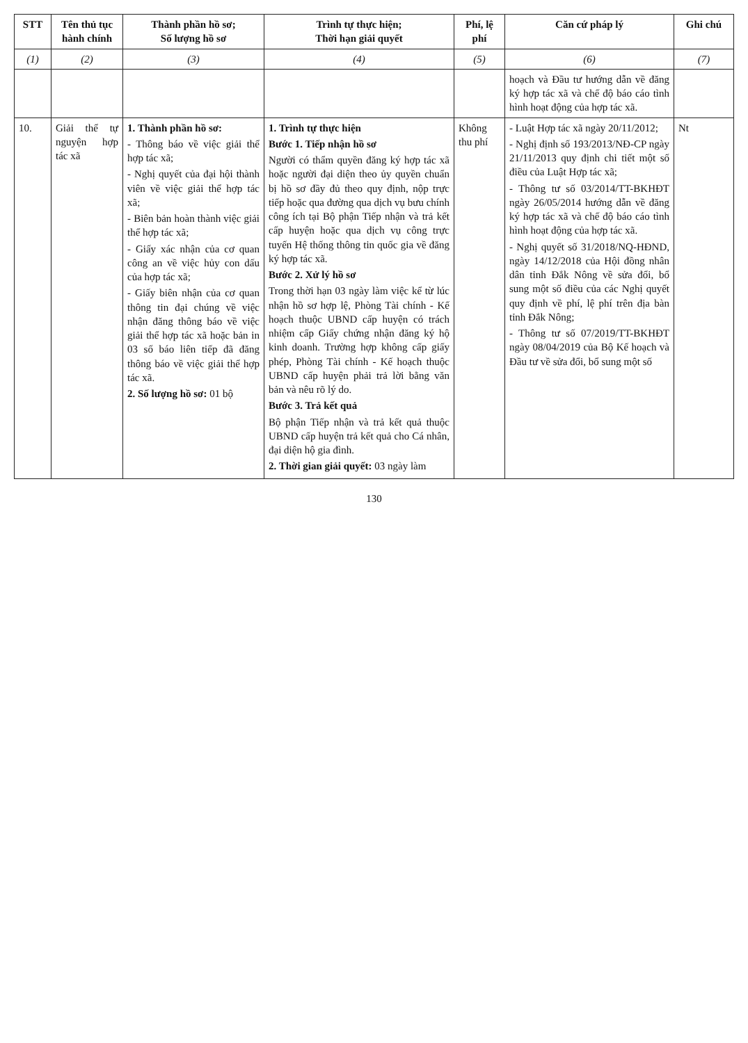| STT | Tên thủ tục hành chính | Thành phần hồ sơ; Số lượng hồ sơ | Trình tự thực hiện; Thời hạn giải quyết | Phí, lệ phí | Căn cứ pháp lý | Ghi chú |
| --- | --- | --- | --- | --- | --- | --- |
| (1) | (2) | (3) | (4) | (5) | (6) | (7) |
| | | | | | hoạch và Đầu tư hướng dẫn về đăng ký hợp tác xã và chế độ báo cáo tình hình hoạt động của hợp tác xã. | |
| 10. | Giải thể tự nguyện hợp tác xã | 1. Thành phần hồ sơ: - Thông báo về việc giải thể hợp tác xã; - Nghị quyết của đại hội thành viên về việc giải thể hợp tác xã; - Biên bản hoàn thành việc giải thể hợp tác xã; - Giấy xác nhận của cơ quan công an về việc hủy con dấu của hợp tác xã; - Giấy biên nhận của cơ quan thông tin đại chúng về việc nhận đăng thông báo về việc giải thể hợp tác xã hoặc bản in 03 số báo liên tiếp đã đăng thông báo về việc giải thể hợp tác xã. 2. Số lượng hồ sơ: 01 bộ | 1. Trình tự thực hiện Bước 1. Tiếp nhận hồ sơ Người có thẩm quyền đăng ký hợp tác xã hoặc người đại diện theo ủy quyền chuẩn bị hồ sơ đầy đủ theo quy định, nộp trực tiếp hoặc qua đường qua dịch vụ bưu chính công ích tại Bộ phận Tiếp nhận và trả kết cấp huyện hoặc qua dịch vụ công trực tuyến Hệ thống thông tin quốc gia về đăng ký hợp tác xã. Bước 2. Xử lý hồ sơ Trong thời hạn 03 ngày làm việc kể từ lúc nhận hồ sơ hợp lệ, Phòng Tài chính - Kế hoạch thuộc UBND cấp huyện có trách nhiệm cấp Giấy chứng nhận đăng ký hộ kinh doanh. Trường hợp không cấp giấy phép, Phòng Tài chính - Kế hoạch thuộc UBND cấp huyện phải trả lời bằng văn bản và nêu rõ lý do. Bước 3. Trả kết quả Bộ phận Tiếp nhận và trả kết quả thuộc UBND cấp huyện trả kết quả cho Cá nhân, đại diện hộ gia đình. 2. Thời gian giải quyết: 03 ngày làm | Không thu phí | - Luật Hợp tác xã ngày 20/11/2012; - Nghị định số 193/2013/NĐ-CP ngày 21/11/2013 quy định chi tiết một số điều của Luật Hợp tác xã; - Thông tư số 03/2014/TT-BKHĐT ngày 26/05/2014 hướng dẫn về đăng ký hợp tác xã và chế độ báo cáo tình hình hoạt động của hợp tác xã. - Nghị quyết số 31/2018/NQ-HĐND, ngày 14/12/2018 của Hội đồng nhân dân tỉnh Đắk Nông về sửa đổi, bổ sung một số điều của các Nghị quyết quy định về phí, lệ phí trên địa bàn tỉnh Đắk Nông; - Thông tư số 07/2019/TT-BKHĐT ngày 08/04/2019 của Bộ Kế hoạch và Đầu tư về sửa đổi, bổ sung một số | Nt |
130